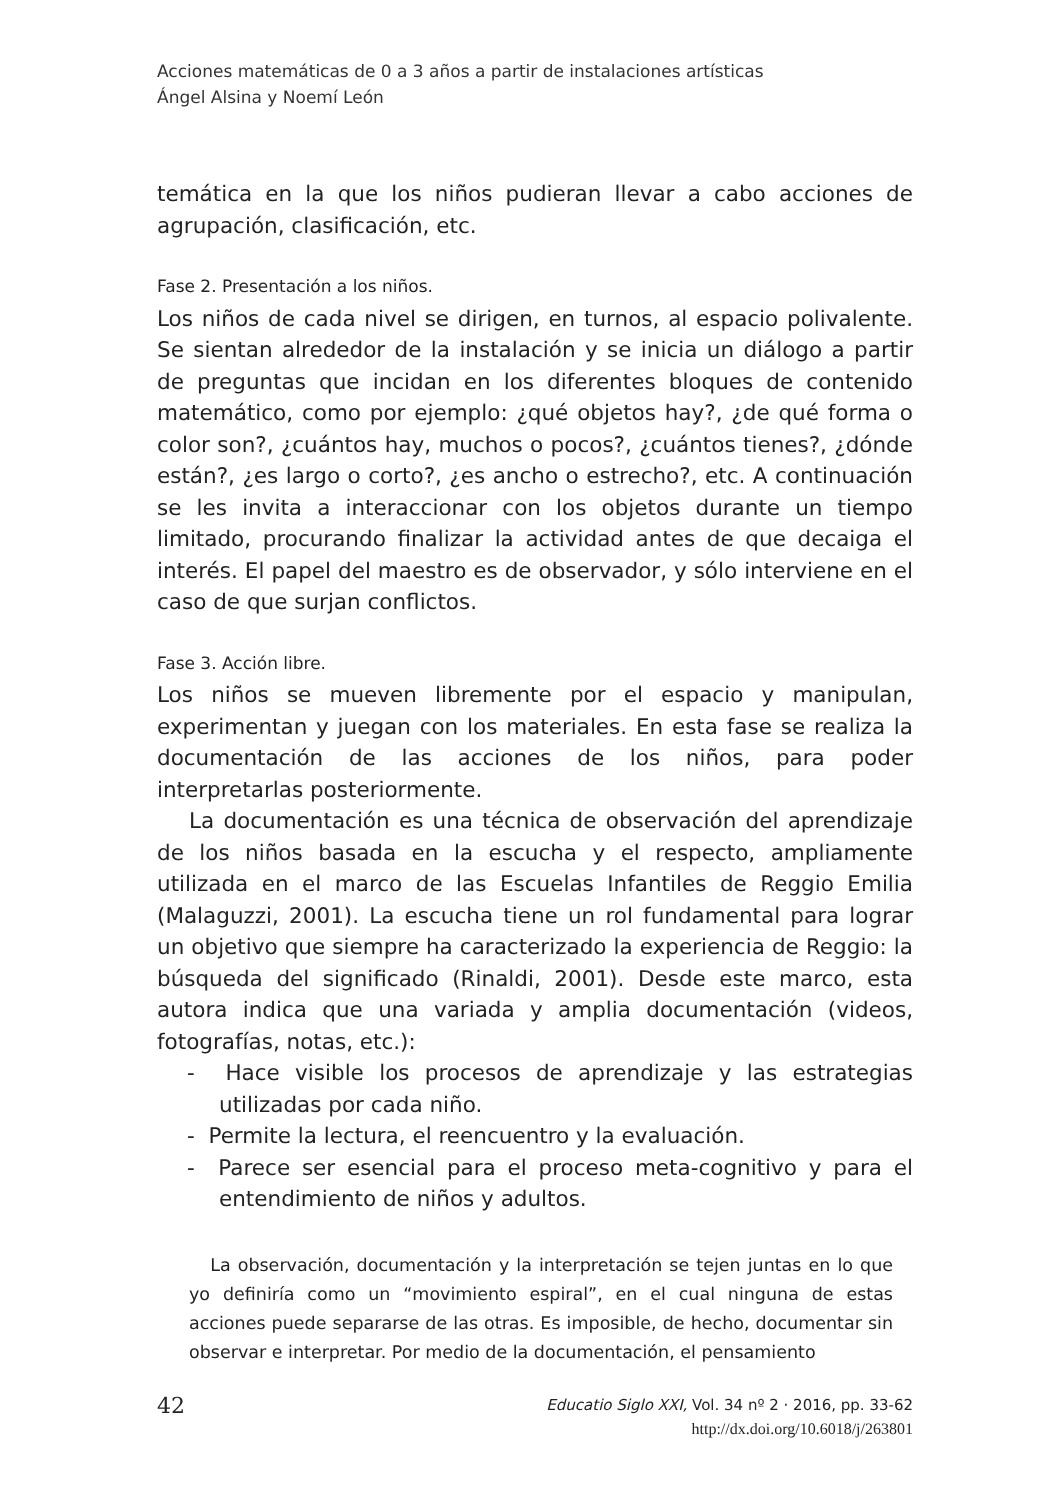Acciones matemáticas de 0 a 3 años a partir de instalaciones artísticas
Ángel Alsina y Noemí León
temática en la que los niños pudieran llevar a cabo acciones de agrupación, clasificación, etc.
Fase 2. Presentación a los niños.
Los niños de cada nivel se dirigen, en turnos, al espacio polivalente. Se sientan alrededor de la instalación y se inicia un diálogo a partir de preguntas que incidan en los diferentes bloques de contenido matemático, como por ejemplo: ¿qué objetos hay?, ¿de qué forma o color son?, ¿cuántos hay, muchos o pocos?, ¿cuántos tienes?, ¿dónde están?, ¿es largo o corto?, ¿es ancho o estrecho?, etc. A continuación se les invita a interaccionar con los objetos durante un tiempo limitado, procurando finalizar la actividad antes de que decaiga el interés. El papel del maestro es de observador, y sólo interviene en el caso de que surjan conflictos.
Fase 3. Acción libre.
Los niños se mueven libremente por el espacio y manipulan, experimentan y juegan con los materiales. En esta fase se realiza la documentación de las acciones de los niños, para poder interpretarlas posteriormente.
La documentación es una técnica de observación del aprendizaje de los niños basada en la escucha y el respecto, ampliamente utilizada en el marco de las Escuelas Infantiles de Reggio Emilia (Malaguzzi, 2001). La escucha tiene un rol fundamental para lograr un objetivo que siempre ha caracterizado la experiencia de Reggio: la búsqueda del significado (Rinaldi, 2001). Desde este marco, esta autora indica que una variada y amplia documentación (videos, fotografías, notas, etc.):
- Hace visible los procesos de aprendizaje y las estrategias utilizadas por cada niño.
- Permite la lectura, el reencuentro y la evaluación.
- Parece ser esencial para el proceso meta-cognitivo y para el entendimiento de niños y adultos.
La observación, documentación y la interpretación se tejen juntas en lo que yo definiría como un “movimiento espiral”, en el cual ninguna de estas acciones puede separarse de las otras. Es imposible, de hecho, documentar sin observar e interpretar. Por medio de la documentación, el pensamiento
42
Educatio Siglo XXI, Vol. 34 nº 2 · 2016, pp. 33-62
http://dx.doi.org/10.6018/j/263801